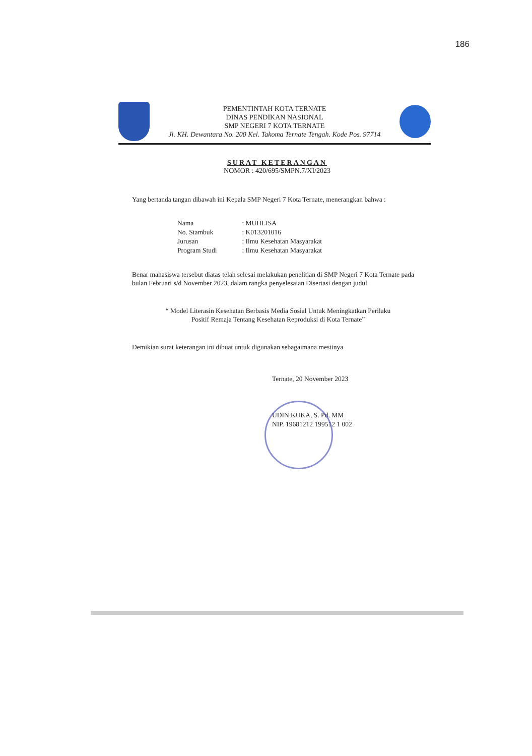186
PEMENTINTAH KOTA TERNATE
DINAS PENDIKAN NASIONAL
SMP NEGERI 7 KOTA TERNATE
Jl. KH. Dewantara No. 200 Kel. Takoma Ternate Tengah. Kode Pos. 97714
SURAT KETERANGAN
NOMOR : 420/695/SMPN.7/XI/2023
Yang bertanda tangan dibawah ini Kepala SMP Negeri 7 Kota Ternate, menerangkan bahwa :
| Nama | : MUHLISA |
| No. Stambuk | : K013201016 |
| Jurusan | : Ilmu Kesehatan Masyarakat |
| Program Studi | : Ilmu Kesehatan Masyarakat |
Benar mahasiswa tersebut diatas telah selesai melakukan penelitian di SMP Negeri 7 Kota Ternate pada bulan Februari s/d November 2023, dalam rangka penyelesaian Disertasi dengan judul
“ Model Literasin Kesehatan Berbasis Media Sosial Untuk Meningkatkan Perilaku
Positif Remaja Tentang Kesehatan Reproduksi di Kota Ternate”
Demikian surat keterangan ini dibuat untuk digunakan sebagaimana mestinya
Ternate, 20 November 2023
UDIN KUKA, S. Pd. MM
NIP. 19681212 199512 1 002